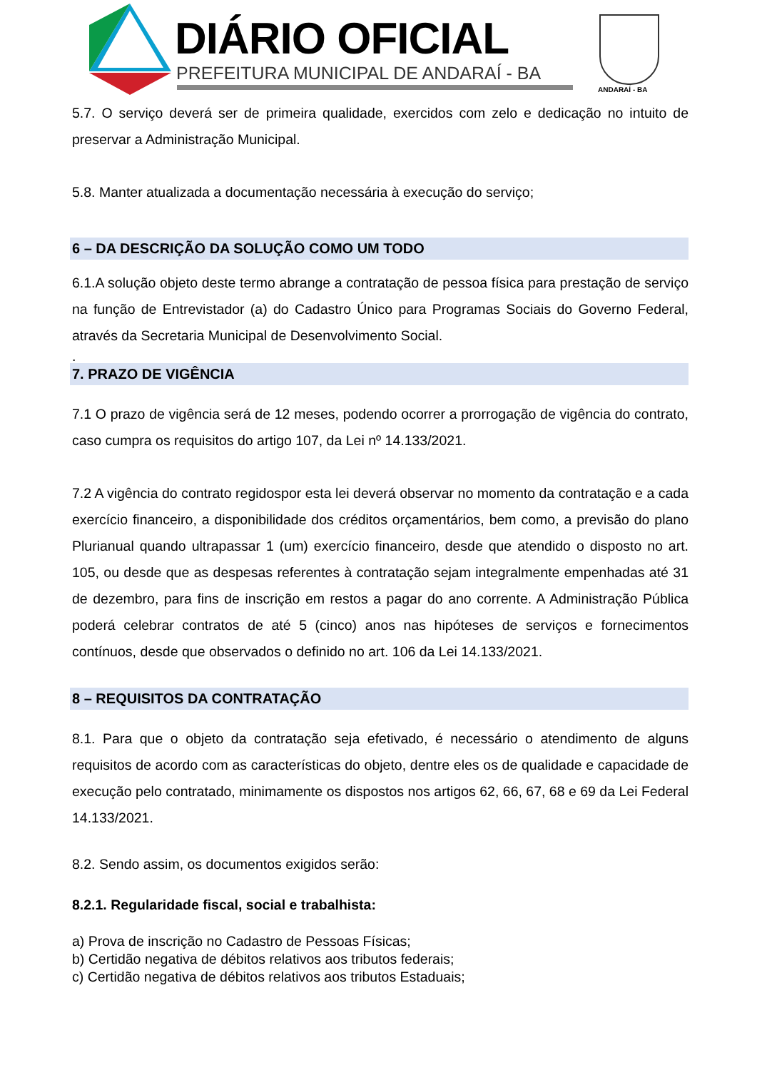DIÁRIO OFICIAL
PREFEITURA MUNICIPAL DE ANDARAÍ - BA
ANDARAÍ - BA
5.7. O serviço deverá ser de primeira qualidade, exercidos com zelo e dedicação no intuito de preservar a Administração Municipal.
5.8. Manter atualizada a documentação necessária à execução do serviço;
6 – DA DESCRIÇÃO DA SOLUÇÃO COMO UM TODO
6.1.A solução objeto deste termo abrange a contratação de pessoa física para prestação de serviço na função de Entrevistador (a) do Cadastro Único para Programas Sociais do Governo Federal, através da Secretaria Municipal de Desenvolvimento Social.
.
7. PRAZO DE VIGÊNCIA
7.1 O prazo de vigência será de 12 meses, podendo ocorrer a prorrogação de vigência do contrato, caso cumpra os requisitos do artigo 107, da Lei nº 14.133/2021.
7.2 A vigência do contrato regidospor esta lei deverá observar no momento da contratação e a cada exercício financeiro, a disponibilidade dos créditos orçamentários, bem como, a previsão do plano Plurianual quando ultrapassar 1 (um) exercício financeiro, desde que atendido o disposto no art. 105, ou desde que as despesas referentes à contratação sejam integralmente empenhadas até 31 de dezembro, para fins de inscrição em restos a pagar do ano corrente. A Administração Pública poderá celebrar contratos de até 5 (cinco) anos nas hipóteses de serviços e fornecimentos contínuos, desde que observados o definido no art. 106 da Lei 14.133/2021.
8 – REQUISITOS DA CONTRATAÇÃO
8.1. Para que o objeto da contratação seja efetivado, é necessário o atendimento de alguns requisitos de acordo com as características do objeto, dentre eles os de qualidade e capacidade de execução pelo contratado, minimamente os dispostos nos artigos 62, 66, 67, 68 e 69 da Lei Federal 14.133/2021.
8.2. Sendo assim, os documentos exigidos serão:
8.2.1. Regularidade fiscal, social e trabalhista:
a) Prova de inscrição no Cadastro de Pessoas Físicas;
b) Certidão negativa de débitos relativos aos tributos federais;
c) Certidão negativa de débitos relativos aos tributos Estaduais;